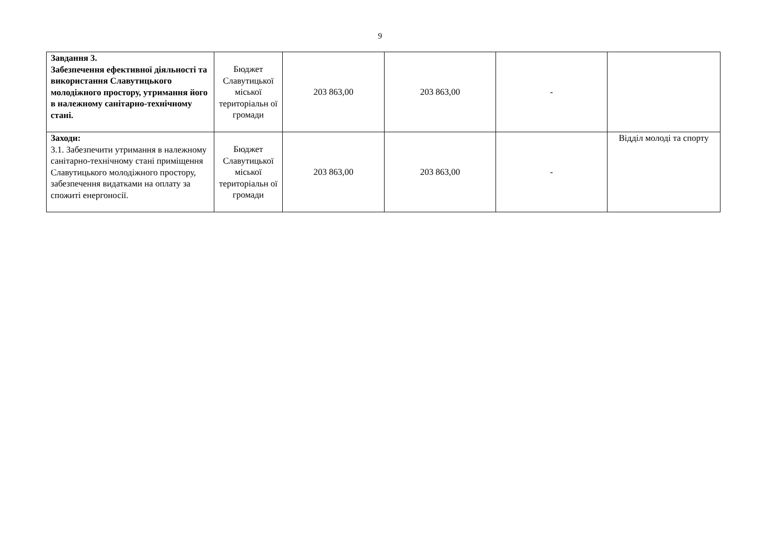9
| Завдання 3. Забезпечення ефективної діяльності та використання Славутицького молодіжного простору, утримання його в належному санітарно-технічному стані. | Бюджет Славутицької міської територіальн ої громади | 203 863,00 | 203 863,00 | - | |
| Заходи: 3.1. Забезпечити утримання в належному санітарно-технічному стані приміщення Славутицького молодіжного простору, забезпечення видатками на оплату за спожиті енергоносії. | Бюджет Славутицької міської територіальн ої громади | 203 863,00 | 203 863,00 | - | Відділ молоді та спорту |